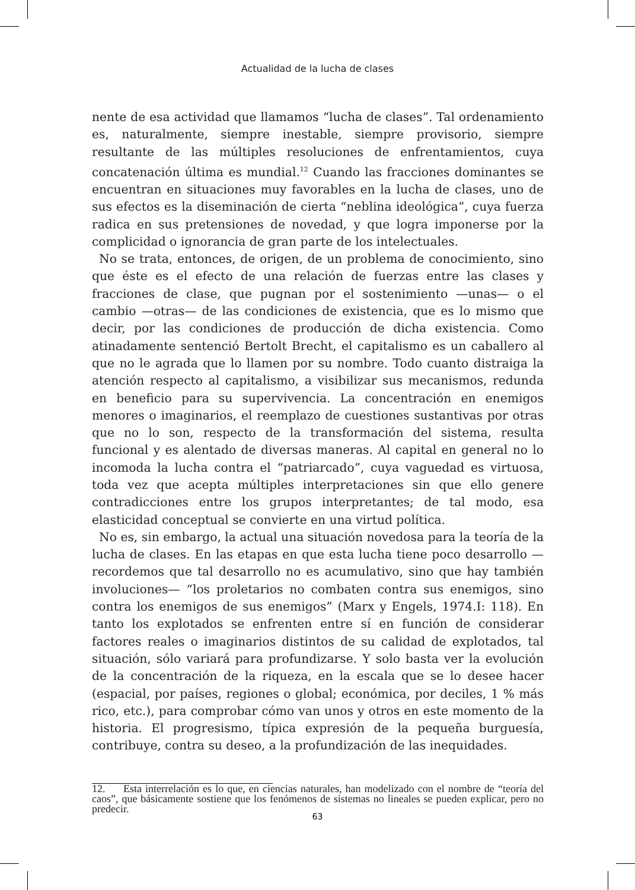Actualidad de la lucha de clases
nente de esa actividad que llamamos “lucha de clases”. Tal ordenamiento es, naturalmente, siempre inestable, siempre provisorio, siempre resultante de las múltiples resoluciones de enfrentamientos, cuya concatenación última es mundial.<sup>12</sup> Cuando las fracciones dominantes se encuentran en situaciones muy favorables en la lucha de clases, uno de sus efectos es la diseminación de cierta “neblina ideológica”, cuya fuerza radica en sus pretensiones de novedad, y que logra imponerse por la complicidad o ignorancia de gran parte de los intelectuales.
No se trata, entonces, de origen, de un problema de conocimiento, sino que éste es el efecto de una relación de fuerzas entre las clases y fracciones de clase, que pugnan por el sostenimiento —unas— o el cambio —otras— de las condiciones de existencia, que es lo mismo que decir, por las condiciones de producción de dicha existencia. Como atinadamente sentenció Bertolt Brecht, el capitalismo es un caballero al que no le agrada que lo llamen por su nombre. Todo cuanto distraiga la atención respecto al capitalismo, a visibilizar sus mecanismos, redunda en beneficio para su supervivencia. La concentración en enemigos menores o imaginarios, el reemplazo de cuestiones sustantivas por otras que no lo son, respecto de la transformación del sistema, resulta funcional y es alentado de diversas maneras. Al capital en general no lo incomoda la lucha contra el “patriarcado”, cuya vaguedad es virtuosa, toda vez que acepta múltiples interpretaciones sin que ello genere contradicciones entre los grupos interpretantes; de tal modo, esa elasticidad conceptual se convierte en una virtud política.
No es, sin embargo, la actual una situación novedosa para la teoría de la lucha de clases. En las etapas en que esta lucha tiene poco desarrollo —recordemos que tal desarrollo no es acumulativo, sino que hay también involuciones— “los proletarios no combaten contra sus enemigos, sino contra los enemigos de sus enemigos” (Marx y Engels, 1974.I: 118). En tanto los explotados se enfrenten entre sí en función de considerar factores reales o imaginarios distintos de su calidad de explotados, tal situación, sólo variará para profundizarse. Y solo basta ver la evolución de la concentración de la riqueza, en la escala que se lo desee hacer (espacial, por países, regiones o global; económica, por deciles, 1 % más rico, etc.), para comprobar cómo van unos y otros en este momento de la historia. El progresismo, típica expresión de la pequeña burguesía, contribuye, contra su deseo, a la profundización de las inequidades.
12. Esta interrelación es lo que, en ciencias naturales, han modelizado con el nombre de “teoría del caos”, que básicamente sostiene que los fenómenos de sistemas no lineales se pueden explicar, pero no predecir.
63